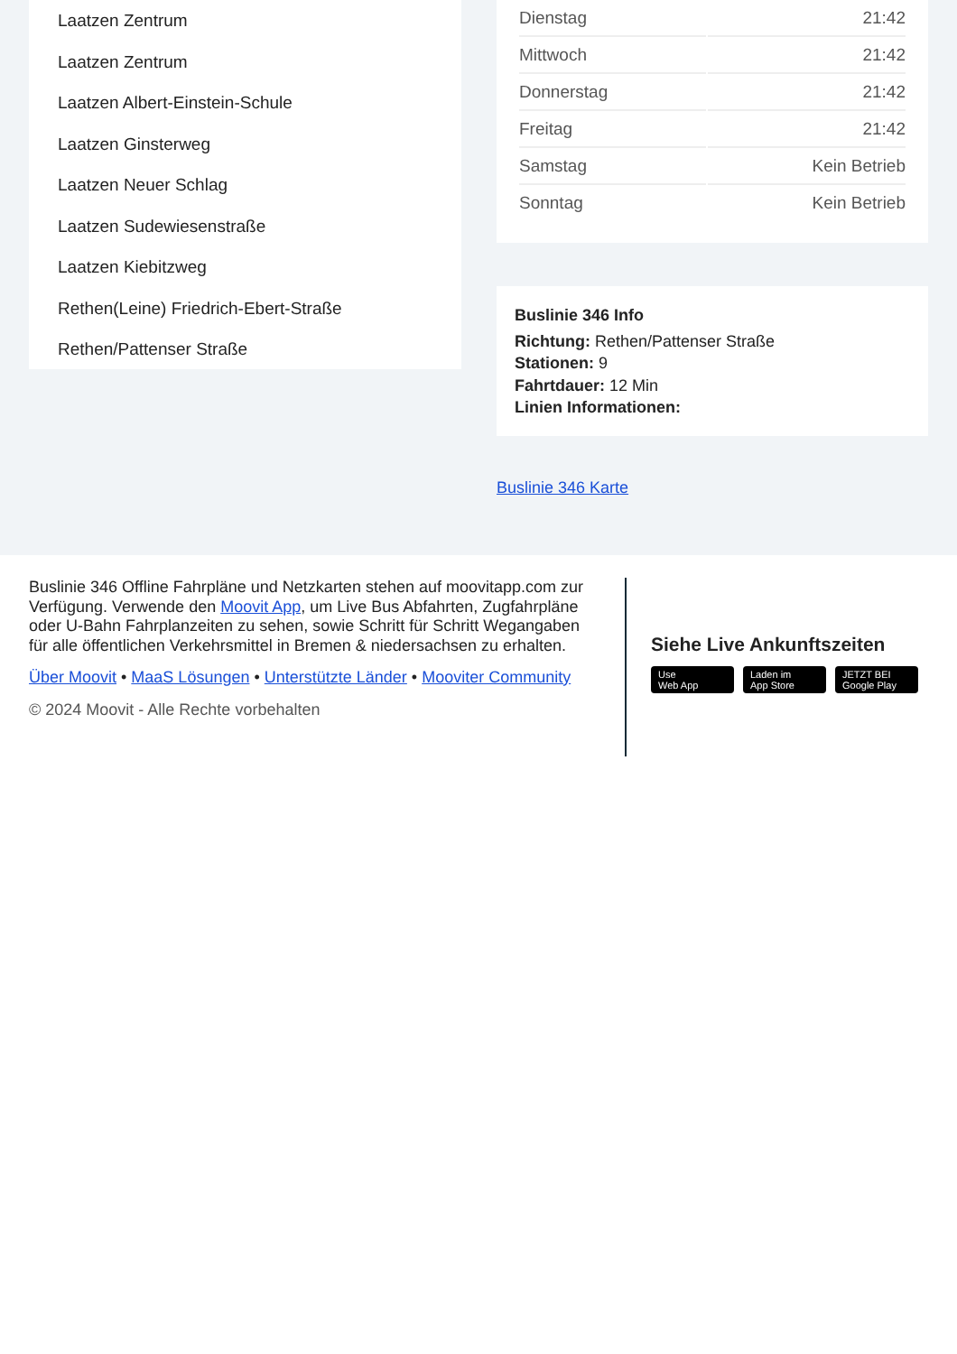Laatzen Zentrum
Laatzen Zentrum
Laatzen Albert-Einstein-Schule
Laatzen Ginsterweg
Laatzen Neuer Schlag
Laatzen Sudewiesenstraße
Laatzen Kiebitzweg
Rethen(Leine) Friedrich-Ebert-Straße
Rethen/Pattenser Straße
| Dienstag | 21:42 |
| Mittwoch | 21:42 |
| Donnerstag | 21:42 |
| Freitag | 21:42 |
| Samstag | Kein Betrieb |
| Sonntag | Kein Betrieb |
Buslinie 346 Info
Richtung: Rethen/Pattenser Straße
Stationen: 9
Fahrtdauer: 12 Min
Linien Informationen:
Buslinie 346 Karte
Buslinie 346 Offline Fahrpläne und Netzkarten stehen auf moovitapp.com zur Verfügung. Verwende den Moovit App, um Live Bus Abfahrten, Zugfahrpläne oder U-Bahn Fahrplanzeiten zu sehen, sowie Schritt für Schritt Wegangaben für alle öffentlichen Verkehrsmittel in Bremen & niedersachsen zu erhalten.
Über Moovit • MaaS Lösungen • Unterstützte Länder • Mooviter Community
© 2024 Moovit - Alle Rechte vorbehalten
Siehe Live Ankunftszeiten
Use
Web App Laden im
App Store JETZT BEI
Google Play